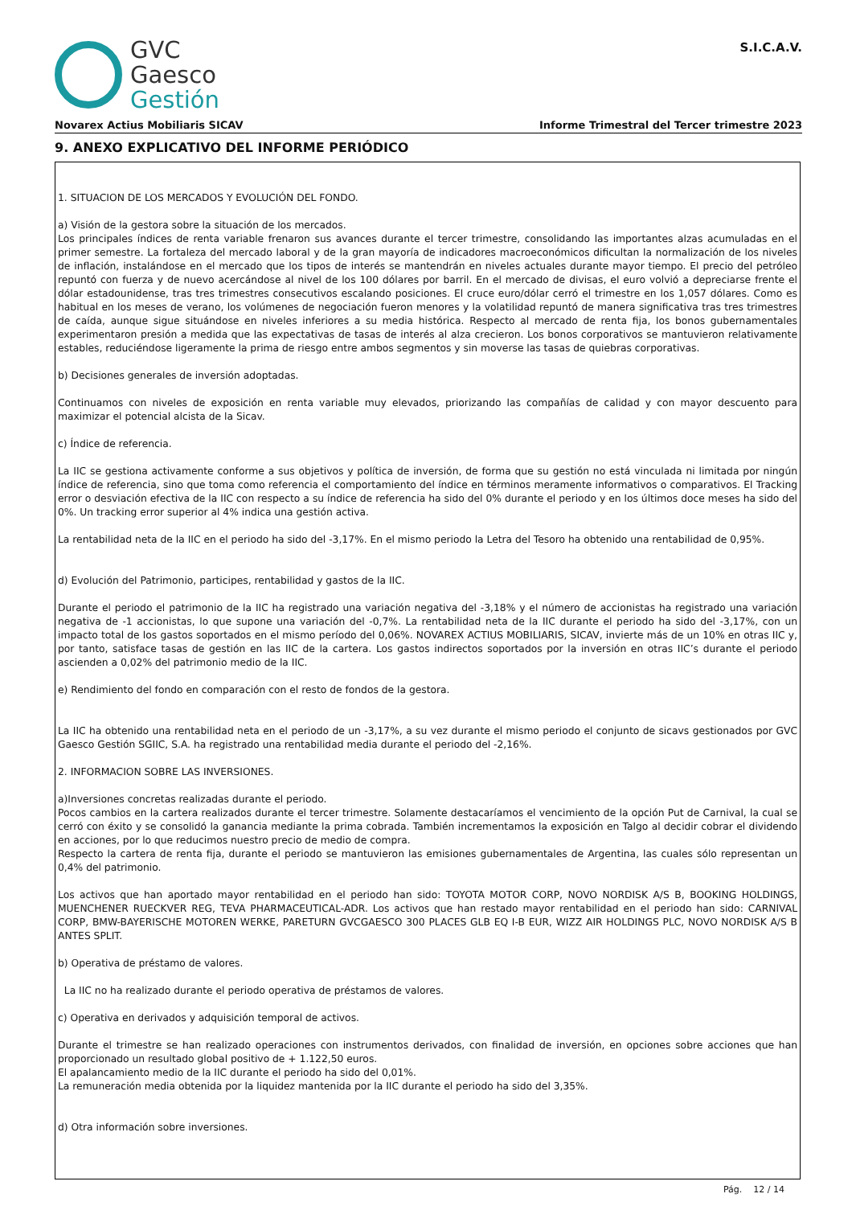GVC
Gaesco
Gestión
S.I.C.A.V.
Novarex Actius Mobiliaris SICAV Informe Trimestral del Tercer trimestre 2023
9. ANEXO EXPLICATIVO DEL INFORME PERIÓDICO
1. SITUACION DE LOS MERCADOS Y EVOLUCIÓN DEL FONDO.
a) Visión de la gestora sobre la situación de los mercados.
Los principales índices de renta variable frenaron sus avances durante el tercer trimestre, consolidando las importantes alzas acumuladas en el primer semestre. La fortaleza del mercado laboral y de la gran mayoría de indicadores macroeconómicos dificultan la normalización de los niveles de inflación, instalándose en el mercado que los tipos de interés se mantendrán en niveles actuales durante mayor tiempo. El precio del petróleo repuntó con fuerza y de nuevo acercándose al nivel de los 100 dólares por barril. En el mercado de divisas, el euro volvió a depreciarse frente el dólar estadounidense, tras tres trimestres consecutivos escalando posiciones. El cruce euro/dólar cerró el trimestre en los 1,057 dólares. Como es habitual en los meses de verano, los volúmenes de negociación fueron menores y la volatilidad repuntó de manera significativa tras tres trimestres de caída, aunque sigue situándose en niveles inferiores a su media histórica. Respecto al mercado de renta fija, los bonos gubernamentales experimentaron presión a medida que las expectativas de tasas de interés al alza crecieron. Los bonos corporativos se mantuvieron relativamente estables, reduciéndose ligeramente la prima de riesgo entre ambos segmentos y sin moverse las tasas de quiebras corporativas.
b) Decisiones generales de inversión adoptadas.
Continuamos con niveles de exposición en renta variable muy elevados, priorizando las compañías de calidad y con mayor descuento para maximizar el potencial alcista de la Sicav.
c) Índice de referencia.
La IIC se gestiona activamente conforme a sus objetivos y política de inversión, de forma que su gestión no está vinculada ni limitada por ningún índice de referencia, sino que toma como referencia el comportamiento del índice en términos meramente informativos o comparativos. El Tracking error o desviación efectiva de la IIC con respecto a su índice de referencia ha sido del 0% durante el periodo y en los últimos doce meses ha sido del 0%. Un tracking error superior al 4% indica una gestión activa.
La rentabilidad neta de la IIC en el periodo ha sido del -3,17%. En el mismo periodo la Letra del Tesoro ha obtenido una rentabilidad de 0,95%.
d) Evolución del Patrimonio, participes, rentabilidad y gastos de la IIC.
Durante el periodo el patrimonio de la IIC ha registrado una variación negativa del -3,18% y el número de accionistas ha registrado una variación negativa de -1 accionistas, lo que supone una variación del -0,7%. La rentabilidad neta de la IIC durante el periodo ha sido del -3,17%, con un impacto total de los gastos soportados en el mismo período del 0,06%. NOVAREX ACTIUS MOBILIARIS, SICAV, invierte más de un 10% en otras IIC y, por tanto, satisface tasas de gestión en las IIC de la cartera. Los gastos indirectos soportados por la inversión en otras IIC’s durante el periodo ascienden a 0,02% del patrimonio medio de la IIC.
e) Rendimiento del fondo en comparación con el resto de fondos de la gestora.
La IIC ha obtenido una rentabilidad neta en el periodo de un -3,17%, a su vez durante el mismo periodo el conjunto de sicavs gestionados por GVC Gaesco Gestión SGIIC, S.A. ha registrado una rentabilidad media durante el periodo del -2,16%.
2. INFORMACION SOBRE LAS INVERSIONES.
a)Inversiones concretas realizadas durante el periodo.
Pocos cambios en la cartera realizados durante el tercer trimestre. Solamente destacaríamos el vencimiento de la opción Put de Carnival, la cual se cerró con éxito y se consolidó la ganancia mediante la prima cobrada. También incrementamos la exposición en Talgo al decidir cobrar el dividendo en acciones, por lo que reducimos nuestro precio de medio de compra.
Respecto la cartera de renta fija, durante el periodo se mantuvieron las emisiones gubernamentales de Argentina, las cuales sólo representan un 0,4% del patrimonio.
Los activos que han aportado mayor rentabilidad en el periodo han sido: TOYOTA MOTOR CORP, NOVO NORDISK A/S B, BOOKING HOLDINGS, MUENCHENER RUECKVER REG, TEVA PHARMACEUTICAL-ADR. Los activos que han restado mayor rentabilidad en el periodo han sido: CARNIVAL CORP, BMW-BAYERISCHE MOTOREN WERKE, PARETURN GVCGAESCO 300 PLACES GLB EQ I-B EUR, WIZZ AIR HOLDINGS PLC, NOVO NORDISK A/S B ANTES SPLIT.
b) Operativa de préstamo de valores.
La IIC no ha realizado durante el periodo operativa de préstamos de valores.
c) Operativa en derivados y adquisición temporal de activos.
Durante el trimestre se han realizado operaciones con instrumentos derivados, con finalidad de inversión, en opciones sobre acciones que han proporcionado un resultado global positivo de + 1.122,50 euros.
El apalancamiento medio de la IIC durante el periodo ha sido del 0,01%.
La remuneración media obtenida por la liquidez mantenida por la IIC durante el periodo ha sido del 3,35%.
d) Otra información sobre inversiones.
Pág. 12 / 14